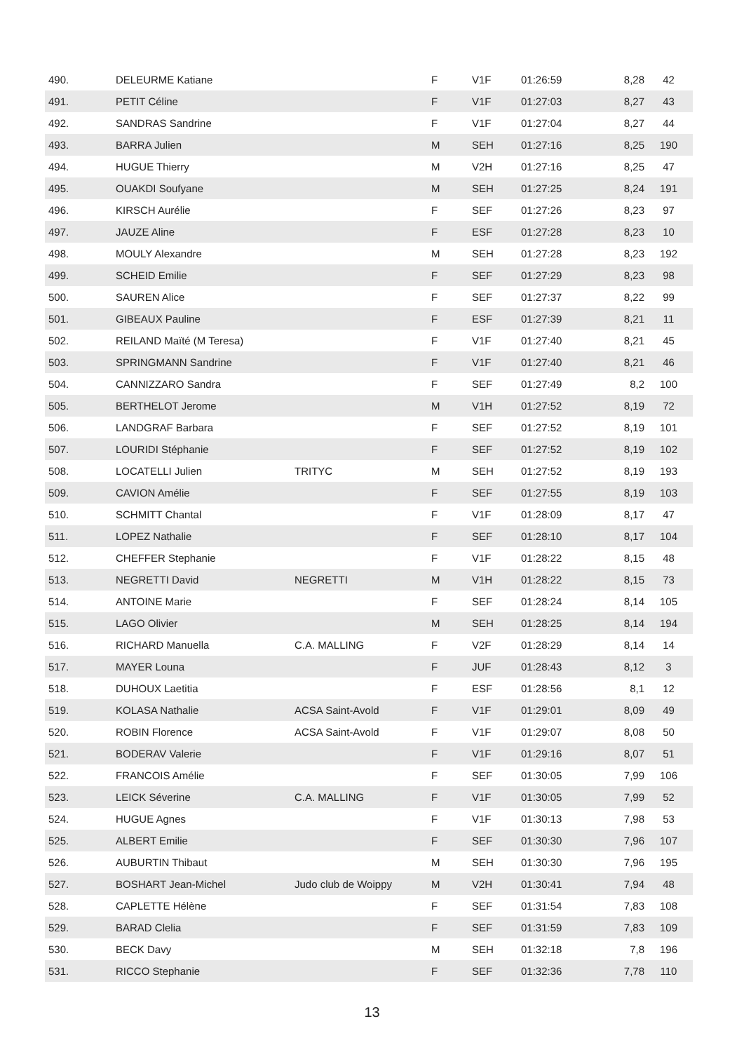| 490. | DELEURME Katiane | | F | V1F | 01:26:59 | 8,28 | 42 |
| 491. | PETIT Céline | | F | V1F | 01:27:03 | 8,27 | 43 |
| 492. | SANDRAS Sandrine | | F | V1F | 01:27:04 | 8,27 | 44 |
| 493. | BARRA Julien | | M | SEH | 01:27:16 | 8,25 | 190 |
| 494. | HUGUE Thierry | | M | V2H | 01:27:16 | 8,25 | 47 |
| 495. | OUAKDI Soufyane | | M | SEH | 01:27:25 | 8,24 | 191 |
| 496. | KIRSCH Aurélie | | F | SEF | 01:27:26 | 8,23 | 97 |
| 497. | JAUZE Aline | | F | ESF | 01:27:28 | 8,23 | 10 |
| 498. | MOULY Alexandre | | M | SEH | 01:27:28 | 8,23 | 192 |
| 499. | SCHEID Emilie | | F | SEF | 01:27:29 | 8,23 | 98 |
| 500. | SAUREN Alice | | F | SEF | 01:27:37 | 8,22 | 99 |
| 501. | GIBEAUX Pauline | | F | ESF | 01:27:39 | 8,21 | 11 |
| 502. | REILAND Maïté (M Teresa) | | F | V1F | 01:27:40 | 8,21 | 45 |
| 503. | SPRINGMANN Sandrine | | F | V1F | 01:27:40 | 8,21 | 46 |
| 504. | CANNIZZARO Sandra | | F | SEF | 01:27:49 | 8,2 | 100 |
| 505. | BERTHELOT Jerome | | M | V1H | 01:27:52 | 8,19 | 72 |
| 506. | LANDGRAF Barbara | | F | SEF | 01:27:52 | 8,19 | 101 |
| 507. | LOURIDI Stéphanie | | F | SEF | 01:27:52 | 8,19 | 102 |
| 508. | LOCATELLI Julien | TRITYC | M | SEH | 01:27:52 | 8,19 | 193 |
| 509. | CAVION Amélie | | F | SEF | 01:27:55 | 8,19 | 103 |
| 510. | SCHMITT Chantal | | F | V1F | 01:28:09 | 8,17 | 47 |
| 511. | LOPEZ Nathalie | | F | SEF | 01:28:10 | 8,17 | 104 |
| 512. | CHEFFER Stephanie | | F | V1F | 01:28:22 | 8,15 | 48 |
| 513. | NEGRETTI David | NEGRETTI | M | V1H | 01:28:22 | 8,15 | 73 |
| 514. | ANTOINE Marie | | F | SEF | 01:28:24 | 8,14 | 105 |
| 515. | LAGO Olivier | | M | SEH | 01:28:25 | 8,14 | 194 |
| 516. | RICHARD Manuella | C.A. MALLING | F | V2F | 01:28:29 | 8,14 | 14 |
| 517. | MAYER Louna | | F | JUF | 01:28:43 | 8,12 | 3 |
| 518. | DUHOUX Laetitia | | F | ESF | 01:28:56 | 8,1 | 12 |
| 519. | KOLASA Nathalie | ACSA Saint-Avold | F | V1F | 01:29:01 | 8,09 | 49 |
| 520. | ROBIN Florence | ACSA Saint-Avold | F | V1F | 01:29:07 | 8,08 | 50 |
| 521. | BODERAV Valerie | | F | V1F | 01:29:16 | 8,07 | 51 |
| 522. | FRANCOIS Amélie | | F | SEF | 01:30:05 | 7,99 | 106 |
| 523. | LEICK Séverine | C.A. MALLING | F | V1F | 01:30:05 | 7,99 | 52 |
| 524. | HUGUE Agnes | | F | V1F | 01:30:13 | 7,98 | 53 |
| 525. | ALBERT Emilie | | F | SEF | 01:30:30 | 7,96 | 107 |
| 526. | AUBURTIN Thibaut | | M | SEH | 01:30:30 | 7,96 | 195 |
| 527. | BOSHART Jean-Michel | Judo club de Woippy | M | V2H | 01:30:41 | 7,94 | 48 |
| 528. | CAPLETTE Hélène | | F | SEF | 01:31:54 | 7,83 | 108 |
| 529. | BARAD Clelia | | F | SEF | 01:31:59 | 7,83 | 109 |
| 530. | BECK Davy | | M | SEH | 01:32:18 | 7,8 | 196 |
| 531. | RICCO Stephanie | | F | SEF | 01:32:36 | 7,78 | 110 |
13